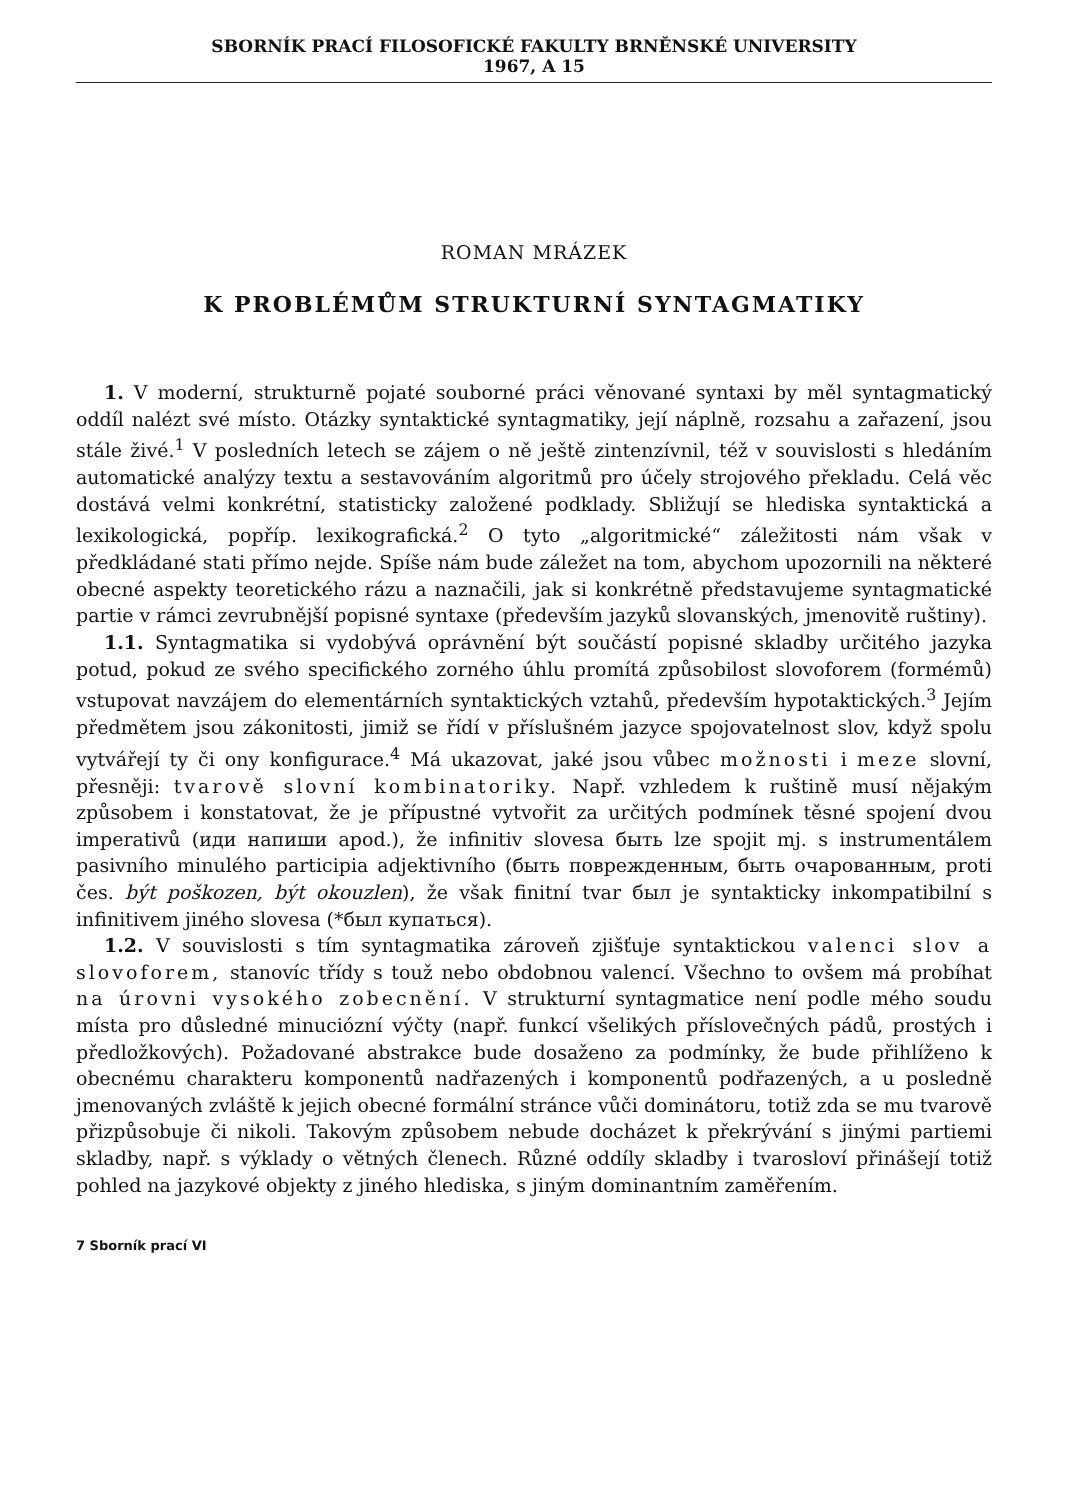SBORNÍK PRACÍ FILOSOFICKÉ FAKULTY BRNĚNSKÉ UNIVERSITY
1967, A 15
ROMAN MRÁZEK
K PROBLÉMŮM STRUKTURNÍ SYNTAGMATIKY
1. V moderní, strukturně pojaté souborné práci věnované syntaxi by měl syntagmatický oddíl nalézt své místo. Otázky syntaktické syntagmatiky, její náplně, rozsahu a zařazení, jsou stále živé.<sup>1</sup> V posledních letech se zájem o ně ještě zintenzívnil, též v souvislosti s hledáním automatické analýzy textu a sestavováním algoritmů pro účely strojového překladu. Celá věc dostává velmi konkrétní, statisticky založené podklady. Sbližují se hlediska syntaktická a lexikologická, popříp. lexikografická.<sup>2</sup> O tyto „algoritmické“ záležitosti nám však v předkládané stati přímo nejde. Spíše nám bude záležet na tom, abychom upozornili na některé obecné aspekty teoretického rázu a naznačili, jak si konkrétně představujeme syntagmatické partie v rámci zevrubnější popisné syntaxe (především jazyků slovanských, jmenovitě ruštiny).
1.1. Syntagmatika si vydobývá oprávnění být součástí popisné skladby určitého jazyka potud, pokud ze svého specifického zorného úhlu promítá způsobilost slovoforem (formémů) vstupovat navzájem do elementárních syntaktických vztahů, především hypotaktických.<sup>3</sup> Jejím předmětem jsou zákonitosti, jimiž se řídí v příslušném jazyce spojovatelnost slov, když spolu vytvářejí ty či ony konfigurace.<sup>4</sup> Má ukazovat, jaké jsou vůbec možnosti i meze slovní, přesněji: tvarově slovní kombinatoriky. Např. vzhledem k ruštině musí nějakým způsobem i konstatovat, že je přípustné vytvořit za určitých podmínek těsné spojení dvou imperativů (иди напиши apod.), že infinitiv slovesa быть lze spojit mj. s instrumentálem pasivního minulého participia adjektivního (быть поврежденным, быть очарованным, proti čes. být poškozen, být okouzlen), že však finitní tvar был je syntakticky inkompatibilní s infinitivem jiného slovesa (*был купаться).
1.2. V souvislosti s tím syntagmatika zároveň zjišťuje syntaktickou valenci slov a slovoforem, stanovíc třídy s touž nebo obdobnou valencí. Všechno to ovšem má probíhat na úrovni vysokého zobecnění. V strukturní syntagmatice není podle mého soudu místa pro důsledné minuciózní výčty (např. funkcí všelikých příslovečných pádů, prostých i předložkových). Požadované abstrakce bude dosaženo za podmínky, že bude přihlíženo k obecnému charakteru komponentů nadřazených i komponentů podřazených, a u posledně jmenovaných zvláště k jejich obecné formální stránce vůči dominátoru, totiž zda se mu tvarově přizpůsobuje či nikoli. Takovým způsobem nebude docházet k překrývání s jinými partiemi skladby, např. s výklady o větných členech. Různé oddíly skladby i tvarosloví přinášejí totiž pohled na jazykové objekty z jiného hlediska, s jiným dominantním zaměřením.
7 Sborník prací VI